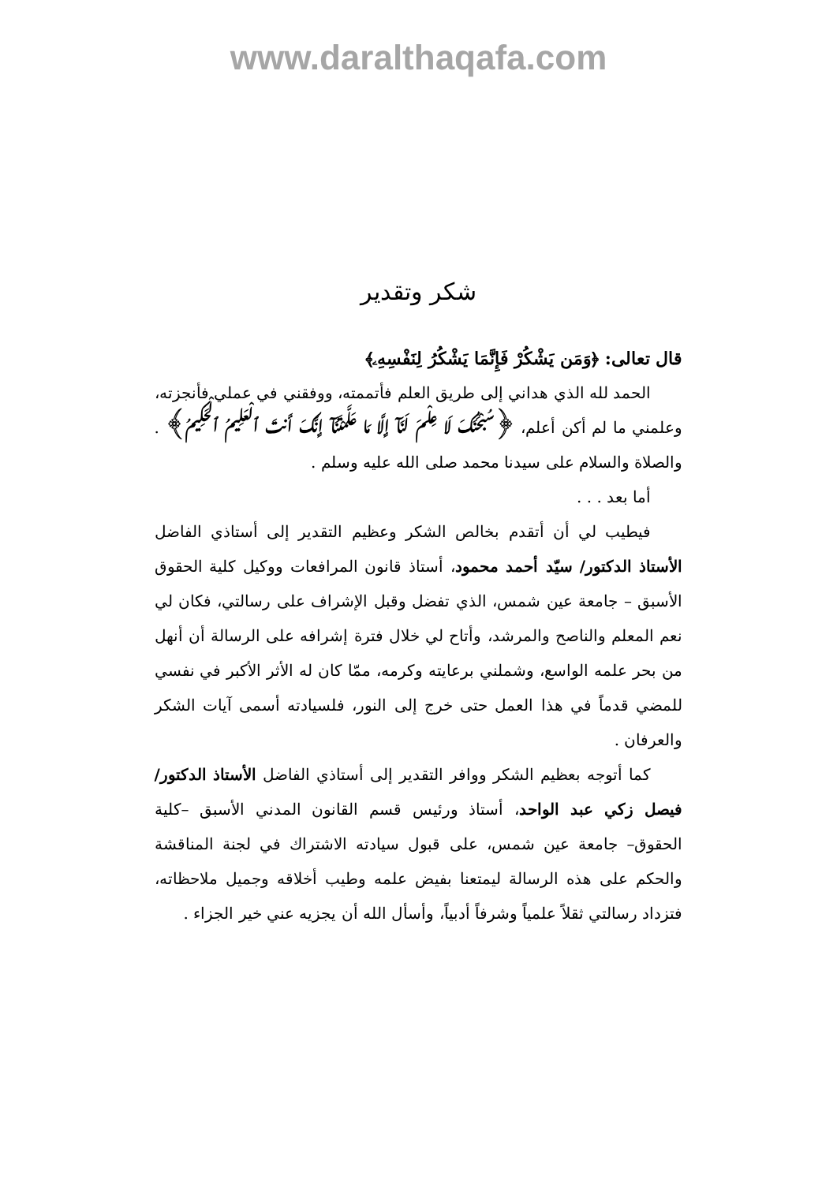www.daralthaqafa.com
شكر وتقدير
قال تعالى: ﴿وَمَن يَشْكُرْ فَإِنَّمَا يَشْكُرُ لِنَفْسِهِۦ﴾
الحمد لله الذي هداني إلى طريق العلم فأتممته، ووفقني في عملي فأنجزته، وعلمني ما لم أكن أعلم، ﴿سُبْحَـٰنَكَ لَا عِلْمَ لَنَآ إِلَّا مَا عَلَّمْتَنَآ إِنَّكَ أَنتَ ٱلْعَلِيمُ ٱلْحَكِيمُ﴾ . والصلاة والسلام على سيدنا محمد صلى الله عليه وسلم .
أما بعد . . .
فيطيب لي أن أتقدم بخالص الشكر وعظيم التقدير إلى أستاذي الفاضل الأستاذ الدكتور/ سيّد أحمد محمود، أستاذ قانون المرافعات ووكيل كلية الحقوق الأسبق – جامعة عين شمس، الذي تفضل وقبل الإشراف على رسالتي، فكان لي نعم المعلم والناصح والمرشد، وأتاح لي خلال فترة إشرافه على الرسالة أن أنهل من بحر علمه الواسع، وشملني برعايته وكرمه، ممّا كان له الأثر الأكبر في نفسي للمضي قدماً في هذا العمل حتى خرج إلى النور، فلسيادته أسمى آيات الشكر والعرفان .
كما أتوجه بعظيم الشكر ووافر التقدير إلى أستاذي الفاضل الأستاذ الدكتور/ فيصل زكي عبد الواحد، أستاذ ورئيس قسم القانون المدني الأسبق –كلية الحقوق– جامعة عين شمس، على قبول سيادته الاشتراك في لجنة المناقشة والحكم على هذه الرسالة ليمتعنا بفيض علمه وطيب أخلاقه وجميل ملاحظاته، فتزداد رسالتي ثقلاً علمياً وشرفاً أدبياً، وأسأل الله أن يجزيه عني خير الجزاء .